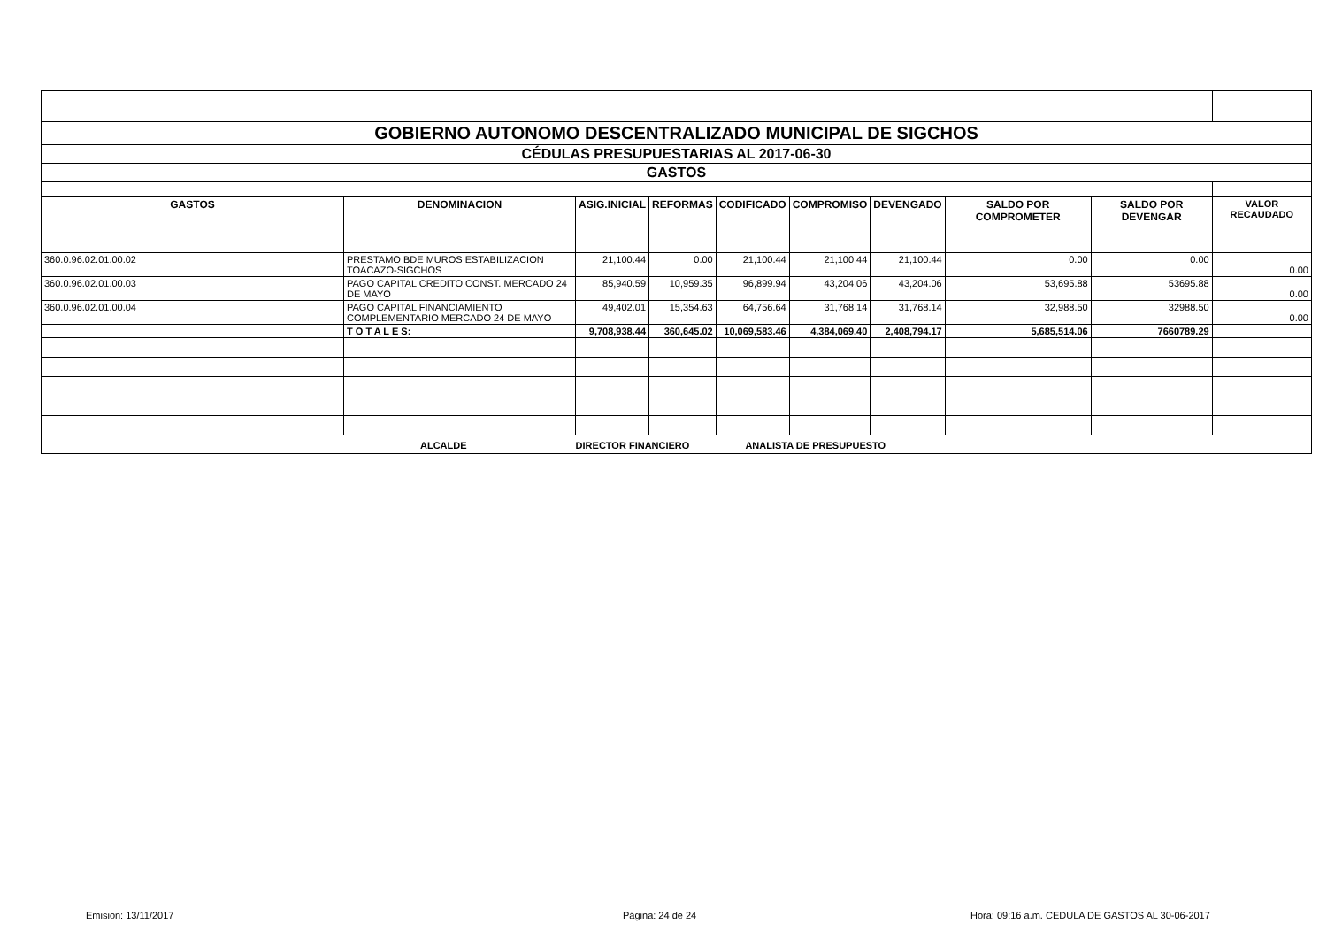| GOBIERNO AUTONOMO DESCENTRALIZADO MUNICIPAL DE SIGCHOS | | | | | | | | | |
| CÉDULAS PRESUPUESTARIAS AL 2017-06-30 | | | | | | | | | |
| GASTOS | | | | | | | | | |
| GASTOS | DENOMINACION | ASIG.INICIAL | REFORMAS | CODIFICADO | COMPROMISO | DEVENGADO | SALDO POR COMPROMETER | SALDO POR DEVENGAR | VALOR RECAUDADO |
| 360.0.96.02.01.00.02 | PRESTAMO BDE MUROS ESTABILIZACION TOACAZO-SIGCHOS | 21,100.44 | 0.00 | 21,100.44 | 21,100.44 | 21,100.44 | 0.00 | 0.00 | 0.00 |
| 360.0.96.02.01.00.03 | PAGO CAPITAL CREDITO CONST. MERCADO 24 DE MAYO | 85,940.59 | 10,959.35 | 96,899.94 | 43,204.06 | 43,204.06 | 53,695.88 | 53695.88 | 0.00 |
| 360.0.96.02.01.00.04 | PAGO CAPITAL FINANCIAMIENTO COMPLEMENTARIO MERCADO 24 DE MAYO | 49,402.01 | 15,354.63 | 64,756.64 | 31,768.14 | 31,768.14 | 32,988.50 | 32988.50 | 0.00 |
| | T O T A L E S: | 9,708,938.44 | 360,645.02 | 10,069,583.46 | 4,384,069.40 | 2,408,794.17 | 5,685,514.06 | 7660789.29 | |
| ALCALDE DIRECTOR FINANCIERO ANALISTA DE PRESUPUESTO | | | | | | | | | |
Emision: 13/11/2017 Página: 24 de 24
Hora: 09:16 a.m. CEDULA DE GASTOS AL 30-06-2017